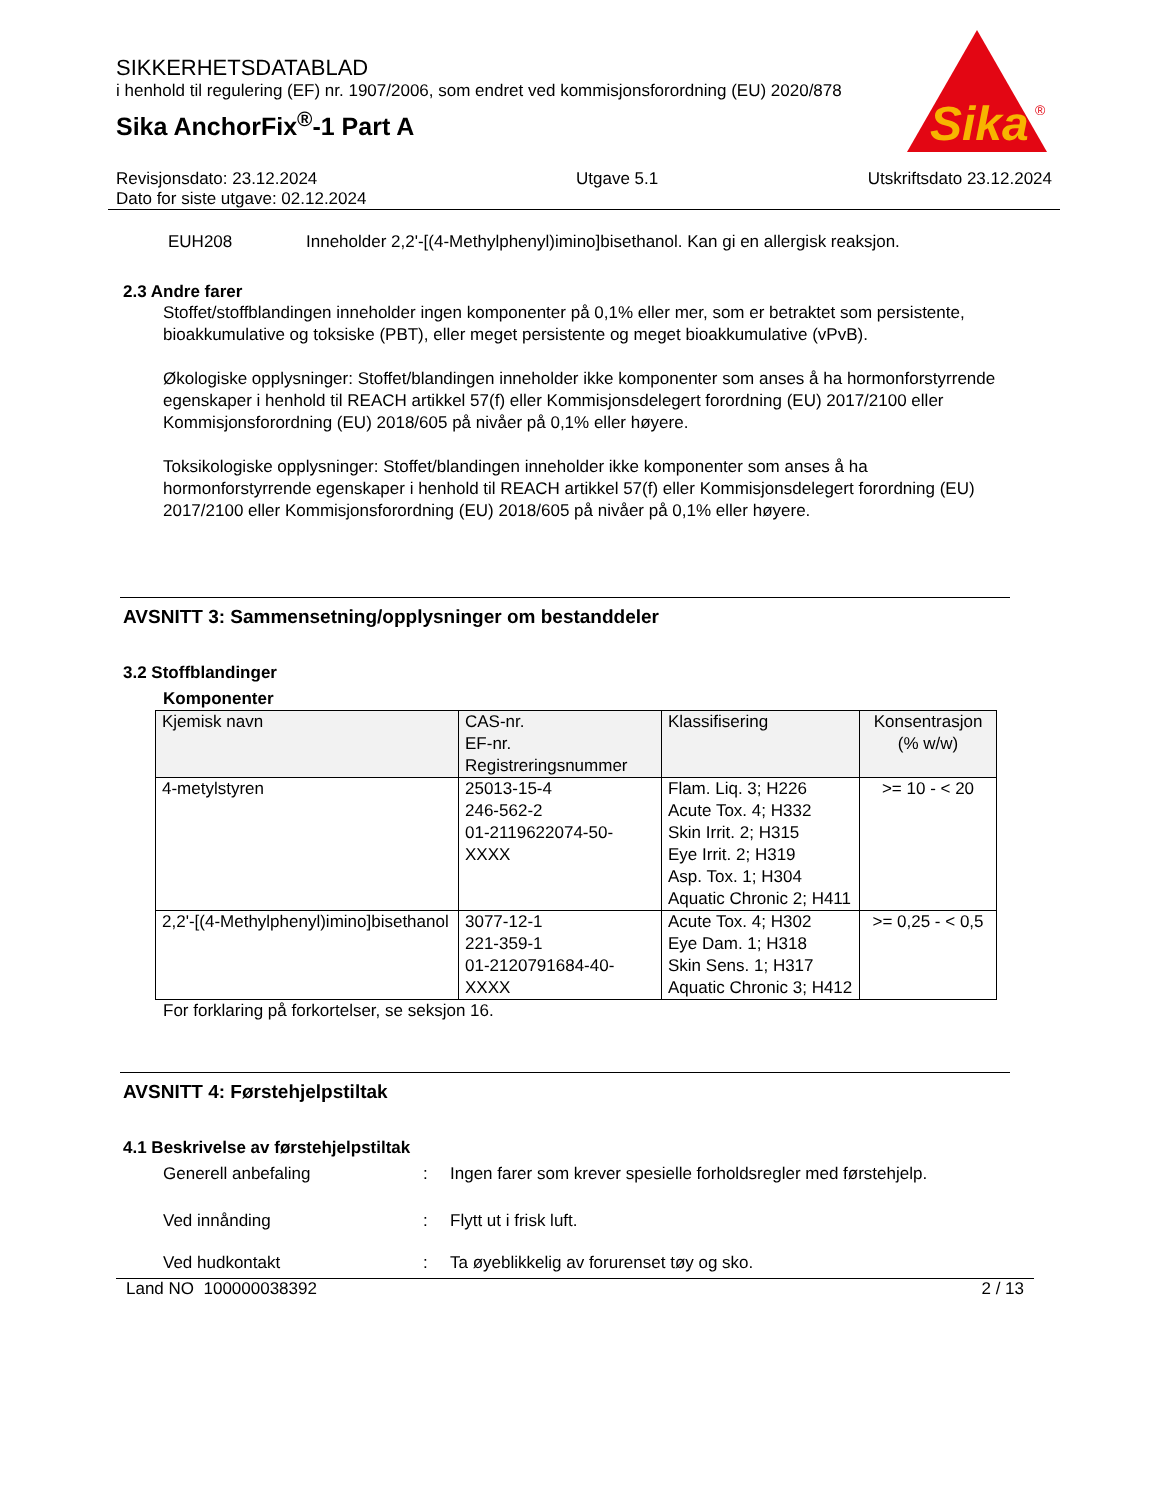SIKKERHETSDATABLAD
i henhold til regulering (EF) nr. 1907/2006, som endret ved kommisjonsforordning (EU) 2020/878
Sika AnchorFix<sup>®</sup>-1 Part A
Sika
®
Revisjonsdato: 23.12.2024
Dato for siste utgave: 02.12.2024
Utgave 5.1 Utskriftsdato 23.12.2024
EUH208 Inneholder 2,2'-[(4-Methylphenyl)imino]bisethanol. Kan gi en allergisk reaksjon.
2.3 Andre farer
Stoffet/stoffblandingen inneholder ingen komponenter på 0,1% eller mer, som er betraktet som persistente, bioakkumulative og toksiske (PBT), eller meget persistente og meget bioakkumulative (vPvB).
Økologiske opplysninger: Stoffet/blandingen inneholder ikke komponenter som anses å ha hormonforstyrrende egenskaper i henhold til REACH artikkel 57(f) eller Kommisjonsdelegert forordning (EU) 2017/2100 eller Kommisjonsforordning (EU) 2018/605 på nivåer på 0,1% eller høyere.
Toksikologiske opplysninger: Stoffet/blandingen inneholder ikke komponenter som anses å ha hormonforstyrrende egenskaper i henhold til REACH artikkel 57(f) eller Kommisjonsdelegert forordning (EU) 2017/2100 eller Kommisjonsforordning (EU) 2018/605 på nivåer på 0,1% eller høyere.
AVSNITT 3: Sammensetning/opplysninger om bestanddeler
3.2 Stoffblandinger
Komponenter
| Kjemisk navn | CAS-nr. EF-nr. Registreringsnummer | Klassifisering | Konsentrasjon (% w/w) |
| --- | --- | --- | --- |
| 4-metylstyren | 25013-15-4 246-562-2 01-2119622074-50-XXXX | Flam. Liq. 3; H226 Acute Tox. 4; H332 Skin Irrit. 2; H315 Eye Irrit. 2; H319 Asp. Tox. 1; H304 Aquatic Chronic 2; H411 | >= 10 - < 20 |
| 2,2'-[(4-Methylphenyl)imino]bisethanol | 3077-12-1 221-359-1 01-2120791684-40-XXXX | Acute Tox. 4; H302 Eye Dam. 1; H318 Skin Sens. 1; H317 Aquatic Chronic 3; H412 | >= 0,25 - < 0,5 |
For forklaring på forkortelser, se seksjon 16.
AVSNITT 4: Førstehjelpstiltak
4.1 Beskrivelse av førstehjelpstiltak
Generell anbefaling : Ingen farer som krever spesielle forholdsregler med førstehjelp.
Ved innånding : Flytt ut i frisk luft.
Ved hudkontakt : Ta øyeblikkelig av forurenset tøy og sko.
Land NO 100000038392 2 / 13